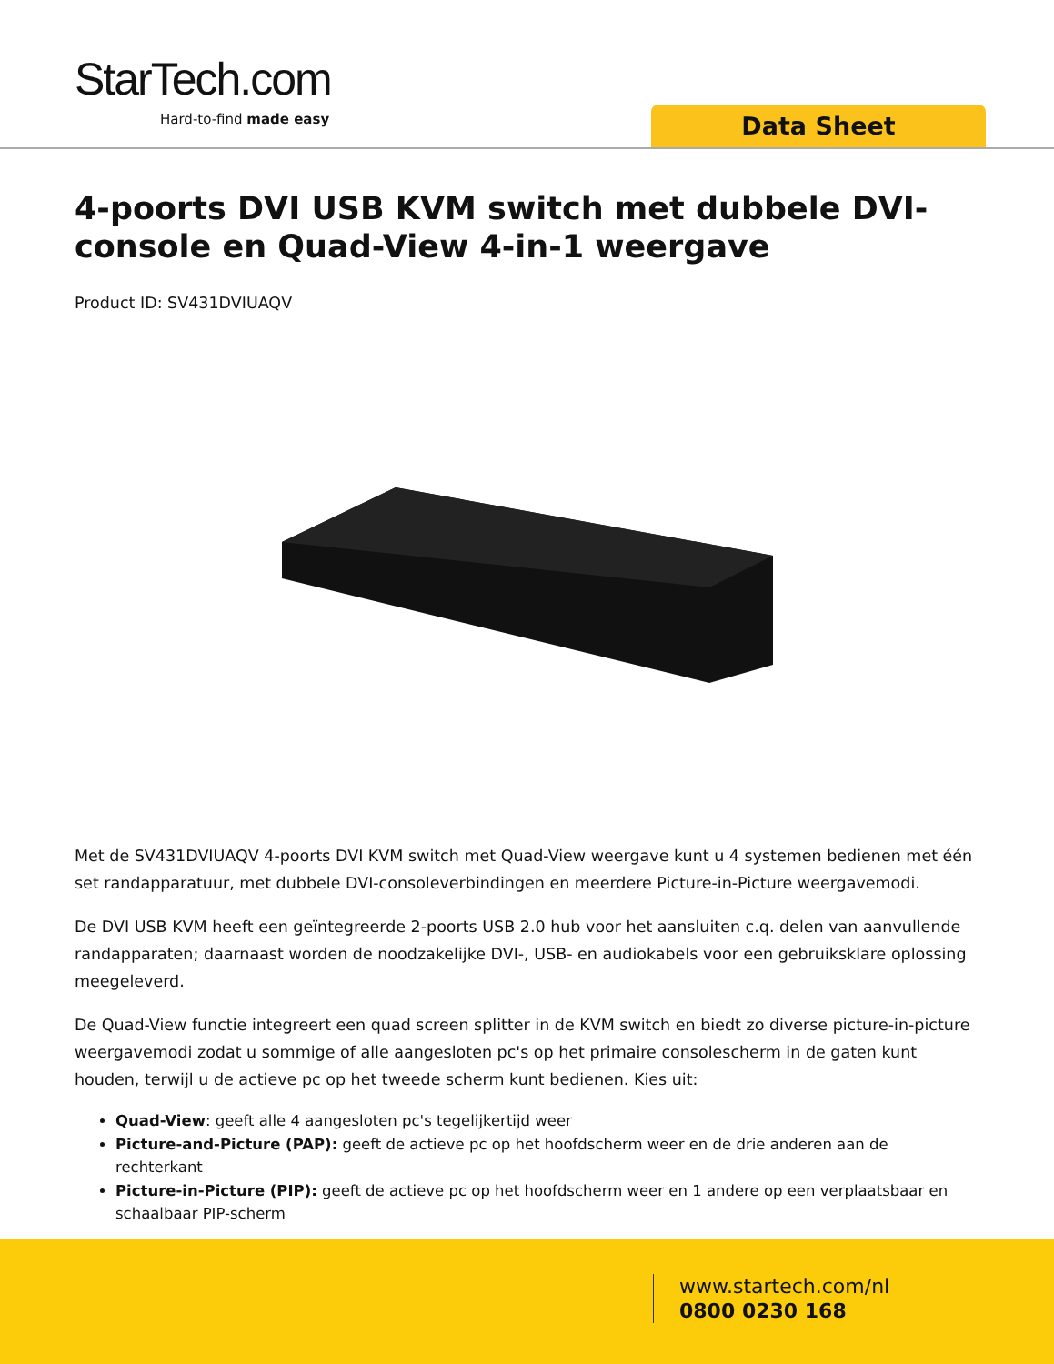StarTech.com
Hard-to-find made easy Data Sheet
4-poorts DVI USB KVM switch met dubbele DVI-console en Quad-View 4-in-1 weergave
Product ID: SV431DVIUAQV
Met de SV431DVIUAQV 4-poorts DVI KVM switch met Quad-View weergave kunt u 4 systemen bedienen met één set randapparatuur, met dubbele DVI-consoleverbindingen en meerdere Picture-in-Picture weergavemodi.
De DVI USB KVM heeft een geïntegreerde 2-poorts USB 2.0 hub voor het aansluiten c.q. delen van aanvullende randapparaten; daarnaast worden de noodzakelijke DVI-, USB- en audiokabels voor een gebruiksklare oplossing meegeleverd.
De Quad-View functie integreert een quad screen splitter in de KVM switch en biedt zo diverse picture-in-picture weergavemodi zodat u sommige of alle aangesloten pc's op het primaire consolescherm in de gaten kunt houden, terwijl u de actieve pc op het tweede scherm kunt bedienen. Kies uit:
Quad-View: geeft alle 4 aangesloten pc's tegelijkertijd weer
Picture-and-Picture (PAP): geeft de actieve pc op het hoofdscherm weer en de drie anderen aan de rechterkant
Picture-in-Picture (PIP): geeft de actieve pc op het hoofdscherm weer en 1 andere op een verplaatsbaar en schaalbaar PIP-scherm
www.startech.com/nl
0800 0230 168